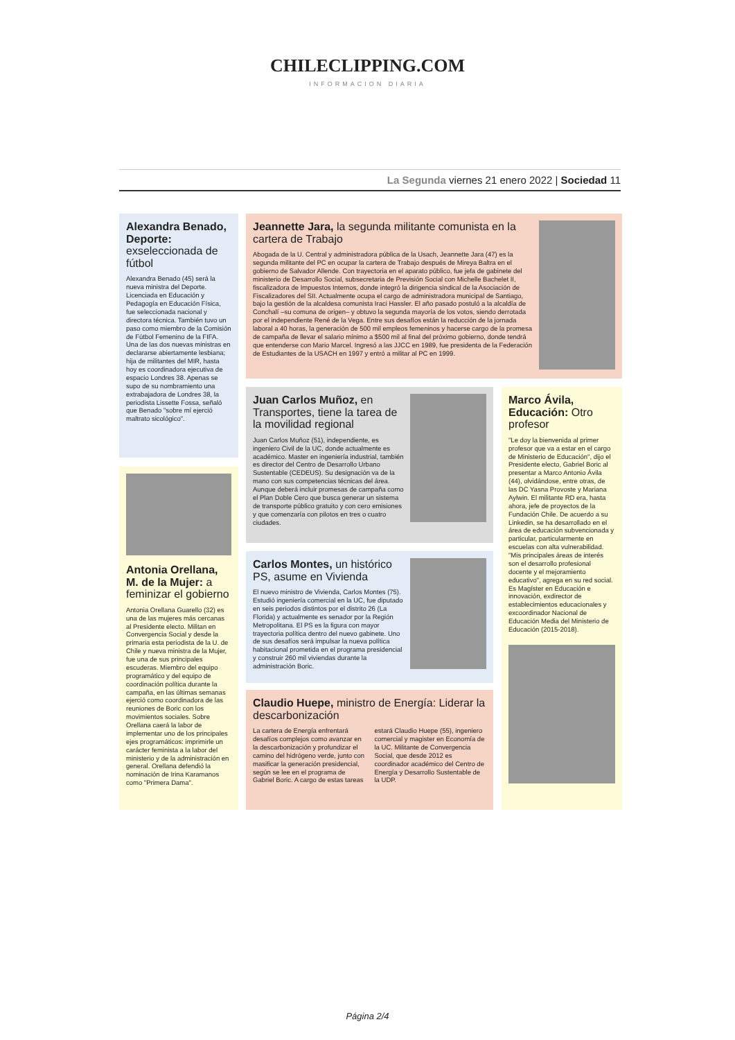CHILECLIPPING.COM
INFORMACION DIARIA
La Segunda viernes 21 enero 2022 | Sociedad 11
Alexandra Benado, Deporte: exseleccionada de fútbol
Alexandra Benado (45) será la nueva ministra del Deporte. Licenciada en Educación y Pedagogía en Educación Física, fue seleccionada nacional y directora técnica. También tuvo un paso como miembro de la Comisión de Fútbol Femenino de la FIFA. Una de las dos nuevas ministras en declararse abiertamente lesbiana; hija de militantes del MIR, hasta hoy es coordinadora ejecutiva de espacio Londres 38. Apenas se supo de su nombramiento una extrabajadora de Londres 38, la periodista Lissette Fossa, señaló que Benado "sobre mí ejerció maltrato sicológico".
Jeannette Jara, la segunda militante comunista en la cartera de Trabajo
Abogada de la U. Central y administradora pública de la Usach, Jeannette Jara (47) es la segunda militante del PC en ocupar la cartera de Trabajo después de Mireya Baltra en el gobierno de Salvador Allende. Con trayectoria en el aparato público, fue jefa de gabinete del ministerio de Desarrollo Social, subsecretaria de Previsión Social con Michelle Bachelet II, fiscalizadora de Impuestos Internos, donde integró la dirigencia sindical de la Asociación de Fiscalizadores del SII. Actualmente ocupa el cargo de administradora municipal de Santiago, bajo la gestión de la alcaldesa comunista Iraci Hassler. El año pasado postuló a la alcaldía de Conchalí –su comuna de origen– y obtuvo la segunda mayoría de los votos, siendo derrotada por el independiente René de la Vega. Entre sus desafíos están la reducción de la jornada laboral a 40 horas, la generación de 500 mil empleos femeninos y hacerse cargo de la promesa de campaña de llevar el salario mínimo a $500 mil al final del próximo gobierno, donde tendrá que entenderse con Mario Marcel. Ingresó a las JJCC en 1989, fue presidenta de la Federación de Estudiantes de la USACH en 1997 y entró a militar al PC en 1999.
Antonia Orellana, M. de la Mujer: a feminizar el gobierno
Antonia Orellana Guarello (32) es una de las mujeres más cercanas al Presidente electo. Militan en Convergencia Social y desde la primaria esta periodista de la U. de Chile y nueva ministra de la Mujer, fue una de sus principales escuderas. Miembro del equipo programático y del equipo de coordinación política durante la campaña, en las últimas semanas ejerció como coordinadora de las reuniones de Boric con los movimientos sociales. Sobre Orellana caerá la labor de implementar uno de los principales ejes programáticos: imprimirle un carácter feminista a la labor del ministerio y de la administración en general. Orellana defendió la nominación de Irina Karamanos como "Primera Dama".
Juan Carlos Muñoz, en Transportes, tiene la tarea de la movilidad regional
Juan Carlos Muñoz (51), independiente, es ingeniero Civil de la UC, donde actualmente es académico. Master en ingeniería industrial, también es director del Centro de Desarrollo Urbano Sustentable (CEDEUS). Su designación va de la mano con sus competencias técnicas del área. Aunque deberá incluir promesas de campaña como el Plan Doble Cero que busca generar un sistema de transporte público gratuito y con cero emisiones y que comenzaría con pilotos en tres o cuatro ciudades.
Marco Ávila, Educación: Otro profesor
"Le doy la bienvenida al primer profesor que va a estar en el cargo de Ministerio de Educación", dijo el Presidente electo, Gabriel Boric al presentar a Marco Antonio Ávila (44), olvidándose, entre otras, de las DC Yasna Provoste y Mariana Aylwin. El militante RD era, hasta ahora, jefe de proyectos de la Fundación Chile. De acuerdo a su Linkedin, se ha desarrollado en el área de educación subvencionada y particular, particularmente en escuelas con alta vulnerabilidad. "Mis principales áreas de interés son el desarrollo profesional docente y el mejoramiento educativo", agrega en su red social. Es Magíster en Educación e innovación, exdirector de establecimientos educacionales y excoordinador Nacional de Educación Media del Ministerio de Educación (2015-2018).
Carlos Montes, un histórico PS, asume en Vivienda
El nuevo ministro de Vivienda, Carlos Montes (75). Estudió ingeniería comercial en la UC, fue diputado en seis periodos distintos por el distrito 26 (La Florida) y actualmente es senador por la Región Metropolitana. El PS es la figura con mayor trayectoria política dentro del nuevo gabinete. Uno de sus desafíos será impulsar la nueva política habitacional prometida en el programa presidencial y construir 260 mil viviendas durante la administración Boric.
Claudio Huepe, ministro de Energía: Liderar la descarbonización
La cartera de Energía enfrentará desafíos complejos como avanzar en la descarbonización y profundizar el camino del hidrógeno verde, junto con masificar la generación presidencial, según se lee en el programa de Gabriel Boric. A cargo de estas tareas estará Claudio Huepe (55), ingeniero comercial y magister en Economía de la UC. Militante de Convergencia Social, que desde 2012 es coordinador académico del Centro de Energía y Desarrollo Sustentable de la UDP.
Página 2/4